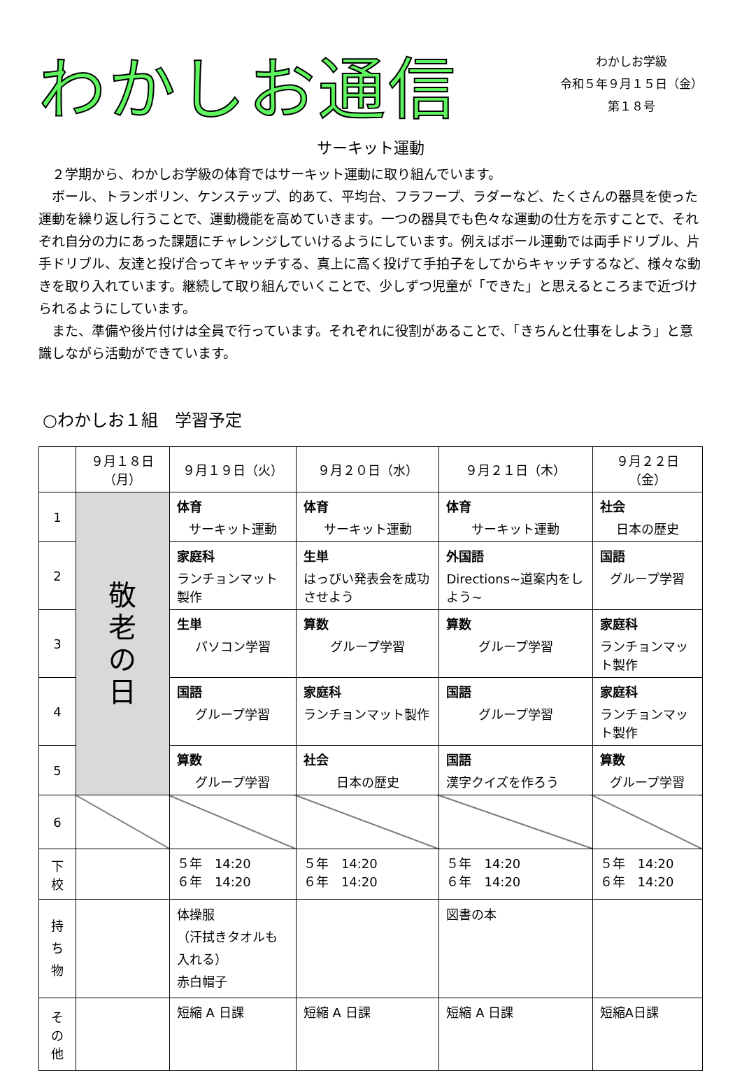わかしお通信
わかしお学級
令和５年９月１５日（金）
第１８号
サーキット運動
２学期から、わかしお学級の体育ではサーキット運動に取り組んでいます。
ボール、トランポリン、ケンステップ、的あて、平均台、フラフープ、ラダーなど、たくさんの器具を使った運動を繰り返し行うことで、運動機能を高めていきます。一つの器具でも色々な運動の仕方を示すことで、それぞれ自分の力にあった課題にチャレンジしていけるようにしています。例えばボール運動では両手ドリブル、片手ドリブル、友達と投げ合ってキャッチする、真上に高く投げて手拍子をしてからキャッチするなど、様々な動きを取り入れています。継続して取り組んでいくことで、少しずつ児童が「できた」と思えるところまで近づけられるようにしています。
また、準備や後片付けは全員で行っています。それぞれに役割があることで、「きちんと仕事をしよう」と意識しながら活動ができています。
○わかしお１組　学習予定
| | ９月１８日（月） | ９月１９日（火） | ９月２０日（水） | ９月２１日（木） | ９月２２日（金） |
| --- | --- | --- | --- | --- | --- |
| 1 | 敬 老 の 日 | 体育 サーキット運動 | 体育 サーキット運動 | 体育 サーキット運動 | 社会 日本の歴史 |
| 2 | | 家庭科 ランチョンマット製作 | 生単 はっぴい発表会を成功させよう | 外国語 Directions~道案内をしよう~ | 国語 グループ学習 |
| 3 | | 生単 パソコン学習 | 算数 グループ学習 | 算数 グループ学習 | 家庭科 ランチョンマット製作 |
| 4 | | 国語 グループ学習 | 家庭科 ランチョンマット製作 | 国語 グループ学習 | 家庭科 ランチョンマット製作 |
| 5 | | 算数 グループ学習 | 社会 日本の歴史 | 国語 漢字クイズを作ろう | 算数 グループ学習 |
| 6 | | | | | |
| 下 校 | | ５年 14:20 ６年 14:20 | ５年 14:20 ６年 14:20 | ５年 14:20 ６年 14:20 | ５年 14:20 ６年 14:20 |
| 持 ち 物 | | 体操服 （汗拭きタオルも入れる） 赤白帽子 | | 図書の本 | |
| そ の 他 | | 短縮 A 日課 | 短縮 A 日課 | 短縮 A 日課 | 短縮A日課 |